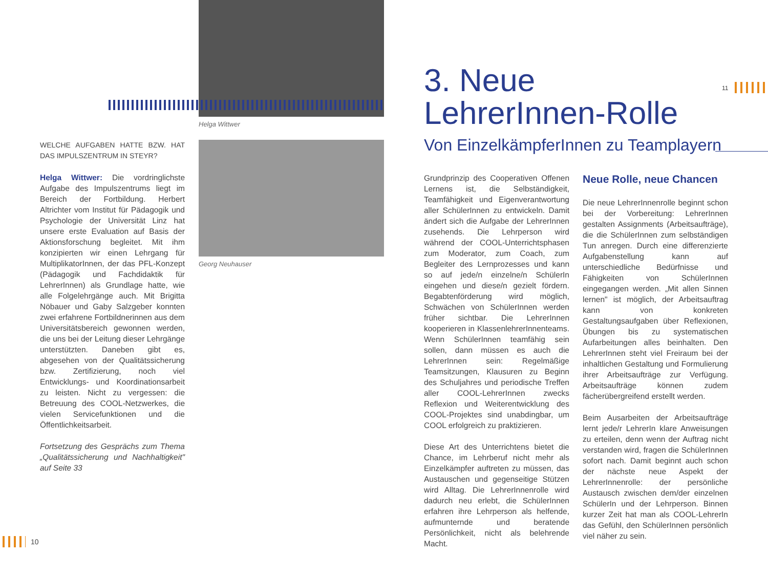Helga Wittwer
Georg Neuhauser
WELCHE AUFGABEN HATTE BZW. HAT DAS IMPULS­ZENTRUM IN STEYR?
Helga Wittwer: Die vordringlichste Aufgabe des Impulszentrums liegt im Bereich der Fortbildung. Herbert Altrichter vom Institut für Pädagogik und Psychologie der Universität Linz hat unsere erste Evaluation auf Basis der Aktionsforschung begleitet. Mit ihm konzipierten wir einen Lehrgang für MultiplikatorInnen, der das PFL-Konzept (Pädagogik und Fachdidaktik für LehrerInnen) als Grundlage hatte, wie alle Folgelehrgänge auch. Mit Brigitta Nöbauer und Gaby Salzgeber konnten zwei erfahrene Fortbildnerinnen aus dem Universitätsbereich gewonnen werden, die uns bei der Leitung dieser Lehrgänge unterstützten. Daneben gibt es, abgesehen von der Qualitätssicherung bzw. Zertifizierung, noch viel Entwicklungs- und Koordinationsarbeit zu leisten. Nicht zu vergessen: die Betreuung des COOL-Netzwerkes, die vielen Servicefunktionen und die Öffentlichkeitsarbeit.
Fortsetzung des Gesprächs zum Thema „Qualitätssicherung und Nachhaltigkeit" auf Seite 33
10
3. Neue
LehrerInnen-Rolle
11
Von EinzelkämpferInnen zu Teamplayern
Grundprinzip des Cooperativen Offenen Lernens ist, die Selbständigkeit, Teamfähigkeit und Eigenverantwortung aller SchülerInnen zu entwickeln. Damit ändert sich die Aufgabe der LehrerInnen zusehends. Die Lehrperson wird während der COOL-Unterrichtsphasen zum Moderator, zum Coach, zum Begleiter des Lernprozesses und kann so auf jede/n einzelne/n SchülerIn eingehen und diese/n gezielt fördern. Begabtenförderung wird möglich, Schwächen von SchülerInnen werden früher sichtbar. Die LehrerInnen kooperieren in KlassenlehrerInnenteams. Wenn SchülerInnen teamfähig sein sollen, dann müssen es auch die LehrerInnen sein: Regelmäßige Teamsitzungen, Klausuren zu Beginn des Schuljahres und periodische Treffen aller COOL-LehrerInnen zwecks Reflexion und Weiterentwicklung des COOL-Projektes sind unabdingbar, um COOL erfolgreich zu praktizieren.
Diese Art des Unterrichtens bietet die Chance, im Lehrberuf nicht mehr als Einzelkämpfer auftreten zu müssen, das Austauschen und gegenseitige Stützen wird Alltag. Die LehrerInnenrolle wird dadurch neu erlebt, die SchülerInnen erfahren ihre Lehrperson als helfende, aufmunternde und beratende Persönlichkeit, nicht als belehrende Macht.
Neue Rolle, neue Chancen
Die neue LehrerInnenrolle beginnt schon bei der Vorbereitung: LehrerInnen gestalten Assignments (Arbeitsaufträge), die die SchülerInnen zum selbständigen Tun anregen. Durch eine differenzierte Aufgabenstellung kann auf unterschiedliche Bedürfnisse und Fähigkeiten von SchülerInnen eingegangen werden. „Mit allen Sinnen lernen" ist möglich, der Arbeitsauftrag kann von konkreten Gestaltungsaufgaben über Reflexionen, Übungen bis zu systematischen Aufarbeitungen alles beinhalten. Den LehrerInnen steht viel Freiraum bei der inhaltlichen Gestaltung und Formulierung ihrer Arbeitsaufträge zur Verfügung. Arbeitsaufträge können zudem fächerübergreifend erstellt werden.
Beim Ausarbeiten der Arbeitsaufträge lernt jede/r LehrerIn klare Anweisungen zu erteilen, denn wenn der Auftrag nicht verstanden wird, fragen die SchülerInnen sofort nach. Damit beginnt auch schon der nächste neue Aspekt der LehrerInnenrolle: der persönliche Austausch zwischen dem/der einzelnen SchülerIn und der Lehrperson. Binnen kurzer Zeit hat man als COOL-LehrerIn das Gefühl, den SchülerInnen persönlich viel näher zu sein.